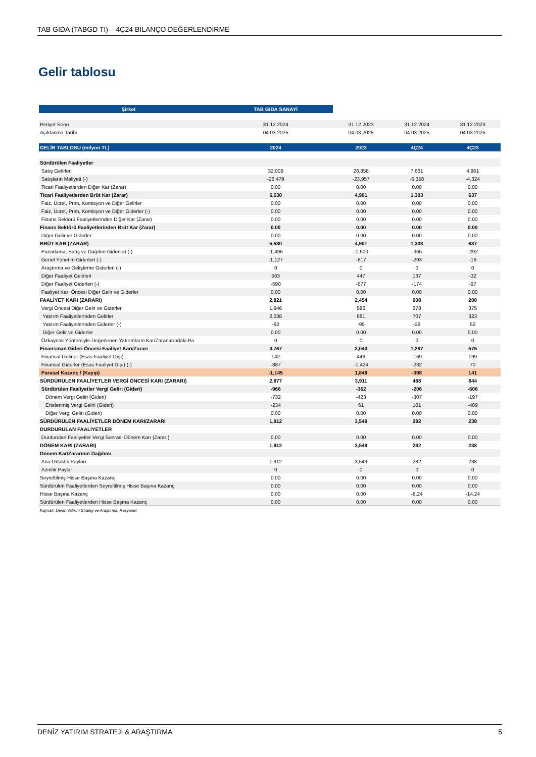TAB GIDA (TABGD TI) – 4Ç24 BİLANÇO DEĞERLENDİRME
Gelir tablosu
| Şirket | TAB GIDA SANAYİ | | | |
| --- | --- | --- | --- | --- |
| Periyot Sonu | 31.12.2024 | 31.12.2023 | 31.12.2024 | 31.12.2023 |
| Açıklanma Tarihi | 04.03.2025 | 04.03.2025 | 04.03.2025 | 04.03.2025 |
| GELİR TABLOSU (milyon TL) | 2024 | 2023 | 4Ç24 | 4Ç23 |
| Sürdürülen Faaliyetler | | | | |
| Satış Gelirleri | 32,009 | 28,858 | 7,661 | 4,961 |
| Satışların Maliyeti (-) | -26,479 | -23,957 | -6,358 | -4,324 |
| Ticari Faaliyetlerden Diğer Kar (Zarar) | 0.00 | 0.00 | 0.00 | 0.00 |
| Ticari Faaliyetlerden Brüt Kar (Zarar) | 5,530 | 4,901 | 1,303 | 637 |
| Faiz, Ücret, Prim, Komisyon ve Diğer Gelirler | 0.00 | 0.00 | 0.00 | 0.00 |
| Faiz, Ücret, Prim, Komisyon ve Diğer Giderler (-) | 0.00 | 0.00 | 0.00 | 0.00 |
| Finans Sektörü Faaliyetlerinden Diğer Kar (Zarar) | 0.00 | 0.00 | 0.00 | 0.00 |
| Finans Sektörü Faaliyetlerinden Brüt Kar (Zarar) | 0.00 | 0.00 | 0.00 | 0.00 |
| Diğer Gelir ve Giderler | 0.00 | 0.00 | 0.00 | 0.00 |
| BRÜT KAR (ZARAR) | 5,530 | 4,901 | 1,303 | 637 |
| Pazarlama, Satış ve Dağıtım Giderleri (-) | -1,496 | -1,500 | -365 | -292 |
| Genel Yönetim Giderleri (-) | -1,127 | -817 | -293 | -16 |
| Araştırma ve Geliştirme Giderleri (-) | 0 | 0 | 0 | 0 |
| Diğer Faaliyet Gelirleri | 503 | 447 | 137 | -32 |
| Diğer Faaliyet Giderleri (-) | -590 | -577 | -174 | -97 |
| Faaliyet Karı Öncesi Diğer Gelir ve Giderler | 0.00 | 0.00 | 0.00 | 0.00 |
| FAALİYET KARI (ZARARI) | 2,821 | 2,454 | 608 | 200 |
| Vergi Öncesi Diğer Gelir ve Giderler | 1,946 | 586 | 678 | 375 |
| Yatırım Faaliyetlerinden Gelirler | 2,038 | 681 | 707 | 323 |
| Yatırım Faaliyetlerinden Giderler (-) | -92 | -95 | -29 | 52 |
| Diğer Gelir ve Giderler | 0.00 | 0.00 | 0.00 | 0.00 |
| Özkaynak Yöntemiyle Değerlenen Yatırımların Kar/Zararlarındaki Pa | 0 | 0 | 0 | 0 |
| Finansman Gideri Öncesi Faaliyet Karı/Zararı | 4,767 | 3,040 | 1,287 | 575 |
| Finansal Gelirler (Esas Faaliyet Dışı) | 142 | 446 | -169 | 199 |
| Finansal Giderler (Esas Faaliyet Dışı) (-) | -887 | -1,424 | -232 | 70 |
| Parasal Kazanç / (Kayıp) | -1,145 | 1,848 | -398 | 141 |
| SÜRDÜRÜLEN FAALİYETLER VERGİ ÖNCESİ KARI (ZARARI) | 2,877 | 3,911 | 488 | 844 |
| Sürdürülen Faaliyetler Vergi Geliri (Gideri) | -966 | -362 | -206 | -606 |
| Dönem Vergi Geliri (Gideri) | -732 | -423 | -307 | -197 |
| Ertelenmiş Vergi Geliri (Gideri) | -234 | 61 | 101 | -409 |
| Diğer Vergi Geliri (Gideri) | 0.00 | 0.00 | 0.00 | 0.00 |
| SÜRDÜRÜLEN FAALİYETLER DÖNEM KARI/ZARARI | 1,912 | 3,549 | 282 | 238 |
| DURDURULAN FAALİYETLER | | | | |
| Durdurulan Faaliyetler Vergi Sonrası Dönem Karı (Zararı) | 0.00 | 0.00 | 0.00 | 0.00 |
| DÖNEM KARI (ZARARI) | 1,912 | 3,549 | 282 | 238 |
| Dönem Kar/Zararının Dağılımı | | | | |
| Ana Ortaklık Payları | 1,912 | 3,549 | 282 | 238 |
| Azınlık Payları | 0 | 0 | 0 | 0 |
| Seyreltilmiş Hisse Başına Kazanç | 0.00 | 0.00 | 0.00 | 0.00 |
| Sürdürülen Faaliyetlerden Seyreltilmiş Hisse Başına Kazanç | 0.00 | 0.00 | 0.00 | 0.00 |
| Hisse Başına Kazanç | 0.00 | 0.00 | -6.24 | -14.24 |
| Sürdürülen Faaliyetlerden Hisse Başına Kazanç | 0.00 | 0.00 | 0.00 | 0.00 |
| Kaynak: Deniz Yatırım Strateji ve Araştırma, Rasyonet | | | | |
DENİZ YATIRIM STRATEJİ & ARAŞTIRMA 5